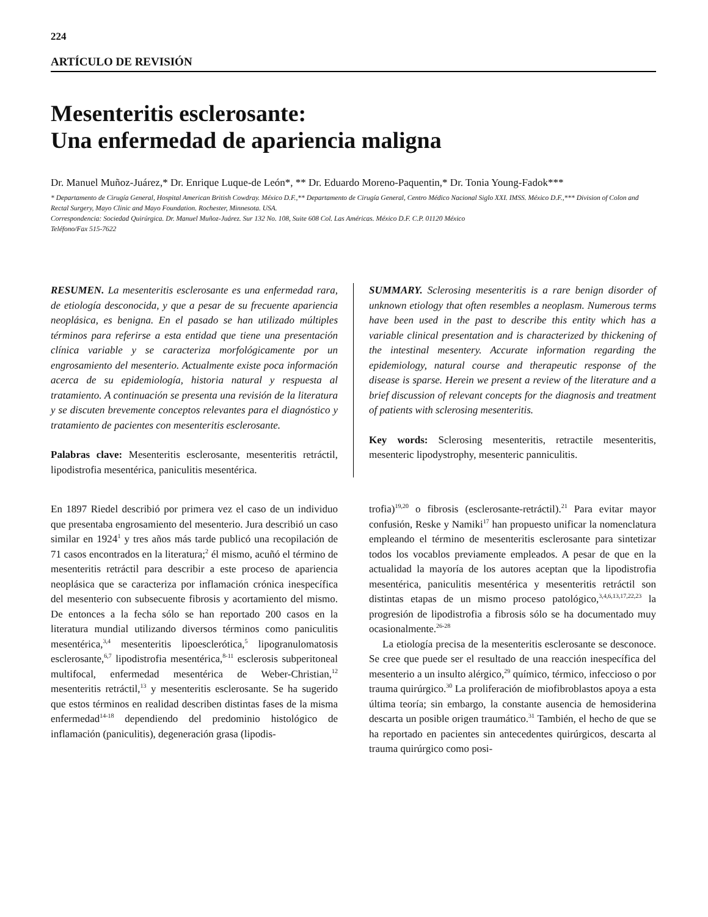224
ARTÍCULO DE REVISIÓN
Mesenteritis esclerosante:
Una enfermedad de apariencia maligna
Dr. Manuel Muñoz-Juárez,* Dr. Enrique Luque-de León*, ** Dr. Eduardo Moreno-Paquentin,* Dr. Tonia Young-Fadok***
* Departamento de Cirugía General, Hospital American British Cowdray. México D.F.,** Departamento de Cirugía General, Centro Médico Nacional Siglo XXI. IMSS. México D.F.,*** Division of Colon and Rectal Surgery, Mayo Clinic and Mayo Foundation. Rochester, Minnesota. USA.
Correspondencia: Sociedad Quirúrgica. Dr. Manuel Muñoz-Juárez. Sur 132 No. 108, Suite 608 Col. Las Américas. México D.F. C.P. 01120 México
Teléfono/Fax 515-7622
RESUMEN. La mesenteritis esclerosante es una enfermedad rara, de etiología desconocida, y que a pesar de su frecuente apariencia neoplásica, es benigna. En el pasado se han utilizado múltiples términos para referirse a esta entidad que tiene una presentación clínica variable y se caracteriza morfológicamente por un engrosamiento del mesenterio. Actualmente existe poca información acerca de su epidemiología, historia natural y respuesta al tratamiento. A continuación se presenta una revisión de la literatura y se discuten brevemente conceptos relevantes para el diagnóstico y tratamiento de pacientes con mesenteritis esclerosante.
Palabras clave: Mesenteritis esclerosante, mesenteritis retráctil, lipodistrofia mesentérica, paniculitis mesentérica.
SUMMARY. Sclerosing mesenteritis is a rare benign disorder of unknown etiology that often resembles a neoplasm. Numerous terms have been used in the past to describe this entity which has a variable clinical presentation and is characterized by thickening of the intestinal mesentery. Accurate information regarding the epidemiology, natural course and therapeutic response of the disease is sparse. Herein we present a review of the literature and a brief discussion of relevant concepts for the diagnosis and treatment of patients with sclerosing mesenteritis.
Key words: Sclerosing mesenteritis, retractile mesenteritis, mesenteric lipodystrophy, mesenteric panniculitis.
En 1897 Riedel describió por primera vez el caso de un individuo que presentaba engrosamiento del mesenterio. Jura describió un caso similar en 1924<sup>1</sup> y tres años más tarde publicó una recopilación de 71 casos encontrados en la literatura;<sup>2</sup> él mismo, acuñó el término de mesenteritis retráctil para describir a este proceso de apariencia neoplásica que se caracteriza por inflamación crónica inespecífica del mesenterio con subsecuente fibrosis y acortamiento del mismo. De entonces a la fecha sólo se han reportado 200 casos en la literatura mundial utilizando diversos términos como paniculitis mesentérica,<sup>3,4</sup> mesenteritis lipoesclerótica,<sup>5</sup> lipogranulomatosis esclerosante,<sup>6,7</sup> lipodistrofia mesentérica,<sup>8-11</sup> esclerosis subperitoneal multifocal, enfermedad mesentérica de Weber-Christian,<sup>12</sup> mesenteritis retráctil,<sup>13</sup> y mesenteritis esclerosante. Se ha sugerido que estos términos en realidad describen distintas fases de la misma enfermedad<sup>14-18</sup> dependiendo del predominio histológico de inflamación (paniculitis), degeneración grasa (lipodis-
trofia)<sup>19,20</sup> o fibrosis (esclerosante-retráctil).<sup>21</sup> Para evitar mayor confusión, Reske y Namiki<sup>17</sup> han propuesto unificar la nomenclatura empleando el término de mesenteritis esclerosante para sintetizar todos los vocablos previamente empleados. A pesar de que en la actualidad la mayoría de los autores aceptan que la lipodistrofia mesentérica, paniculitis mesentérica y mesenteritis retráctil son distintas etapas de un mismo proceso patológico,<sup>3,4,6,13,17,22,23</sup> la progresión de lipodistrofia a fibrosis sólo se ha documentado muy ocasionalmente.<sup>26-28</sup>
La etiología precisa de la mesenteritis esclerosante se desconoce. Se cree que puede ser el resultado de una reacción inespecífica del mesenterio a un insulto alérgico,<sup>29</sup> químico, térmico, infeccioso o por trauma quirúrgico.<sup>30</sup> La proliferación de miofibroblastos apoya a esta última teoría; sin embargo, la constante ausencia de hemosiderina descarta un posible origen traumático.<sup>31</sup> También, el hecho de que se ha reportado en pacientes sin antecedentes quirúrgicos, descarta al trauma quirúrgico como posi-